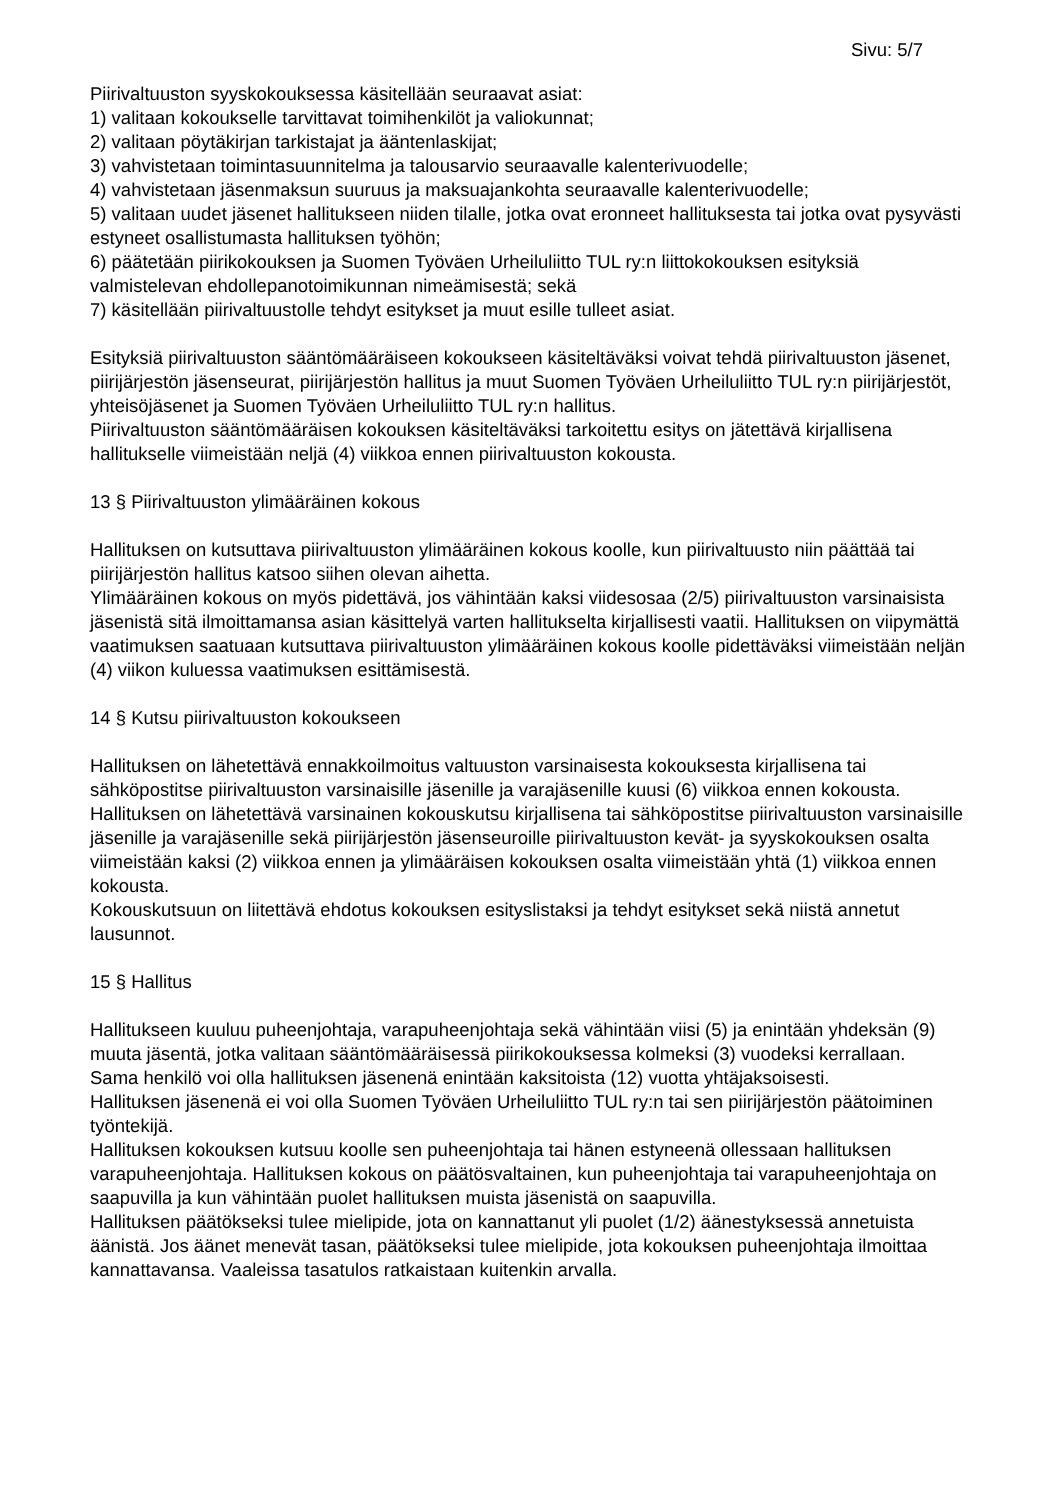Sivu: 5/7
Piirivaltuuston syyskokouksessa käsitellään seuraavat asiat:
1) valitaan kokoukselle tarvittavat toimihenkilöt ja valiokunnat;
2) valitaan pöytäkirjan tarkistajat ja ääntenlaskijat;
3) vahvistetaan toimintasuunnitelma ja talousarvio seuraavalle kalenterivuodelle;
4) vahvistetaan jäsenmaksun suuruus ja maksuajankohta seuraavalle kalenterivuodelle;
5) valitaan uudet jäsenet hallitukseen niiden tilalle, jotka ovat eronneet hallituksesta tai jotka ovat pysyvästi estyneet osallistumasta hallituksen työhön;
6) päätetään piirikokouksen ja Suomen Työväen Urheiluliitto TUL ry:n liittokokouksen esityksiä valmistelevan ehdollepanotoimikunnan nimeämisestä; sekä
7) käsitellään piirivaltuustolle tehdyt esitykset ja muut esille tulleet asiat.
Esityksiä piirivaltuuston sääntömääräiseen kokoukseen käsiteltäväksi voivat tehdä piirivaltuuston jäsenet, piirijärjestön jäsenseurat, piirijärjestön hallitus ja muut Suomen Työväen Urheiluliitto TUL ry:n piirijärjestöt, yhteisöjäsenet ja Suomen Työväen Urheiluliitto TUL ry:n hallitus.
Piirivaltuuston sääntömääräisen kokouksen käsiteltäväksi tarkoitettu esitys on jätettävä kirjallisena hallitukselle viimeistään neljä (4) viikkoa ennen piirivaltuuston kokousta.
13 § Piirivaltuuston ylimääräinen kokous
Hallituksen on kutsuttava piirivaltuuston ylimääräinen kokous koolle, kun piirivaltuusto niin päättää tai piirijärjestön hallitus katsoo siihen olevan aihetta.
Ylimääräinen kokous on myös pidettävä, jos vähintään kaksi viidesosaa (2/5) piirivaltuuston varsinaisista jäsenistä sitä ilmoittamansa asian käsittelyä varten hallitukselta kirjallisesti vaatii. Hallituksen on viipymättä vaatimuksen saatuaan kutsuttava piirivaltuuston ylimääräinen kokous koolle pidettäväksi viimeistään neljän (4) viikon kuluessa vaatimuksen esittämisestä.
14 § Kutsu piirivaltuuston kokoukseen
Hallituksen on lähetettävä ennakkoilmoitus valtuuston varsinaisesta kokouksesta kirjallisena tai sähköpostitse piirivaltuuston varsinaisille jäsenille ja varajäsenille kuusi (6) viikkoa ennen kokousta.
Hallituksen on lähetettävä varsinainen kokouskutsu kirjallisena tai sähköpostitse piirivaltuuston varsinaisille jäsenille ja varajäsenille sekä piirijärjestön jäsenseuroille piirivaltuuston kevät- ja syyskokouksen osalta viimeistään kaksi (2) viikkoa ennen ja ylimääräisen kokouksen osalta viimeistään yhtä (1) viikkoa ennen kokousta.
Kokouskutsuun on liitettävä ehdotus kokouksen esityslistaksi ja tehdyt esitykset sekä niistä annetut lausunnot.
15 § Hallitus
Hallitukseen kuuluu puheenjohtaja, varapuheenjohtaja sekä vähintään viisi (5) ja enintään yhdeksän (9) muuta jäsentä, jotka valitaan sääntömääräisessä piirikokouksessa kolmeksi (3) vuodeksi kerrallaan.
Sama henkilö voi olla hallituksen jäsenenä enintään kaksitoista (12) vuotta yhtäjaksoisesti.
Hallituksen jäsenenä ei voi olla Suomen Työväen Urheiluliitto TUL ry:n tai sen piirijärjestön päätoiminen työntekijä.
Hallituksen kokouksen kutsuu koolle sen puheenjohtaja tai hänen estyneenä ollessaan hallituksen varapuheenjohtaja. Hallituksen kokous on päätösvaltainen, kun puheenjohtaja tai varapuheenjohtaja on saapuvilla ja kun vähintään puolet hallituksen muista jäsenistä on saapuvilla.
Hallituksen päätökseksi tulee mielipide, jota on kannattanut yli puolet (1/2) äänestyksessä annetuista äänistä. Jos äänet menevät tasan, päätökseksi tulee mielipide, jota kokouksen puheenjohtaja ilmoittaa kannattavansa. Vaaleissa tasatulos ratkaistaan kuitenkin arvalla.